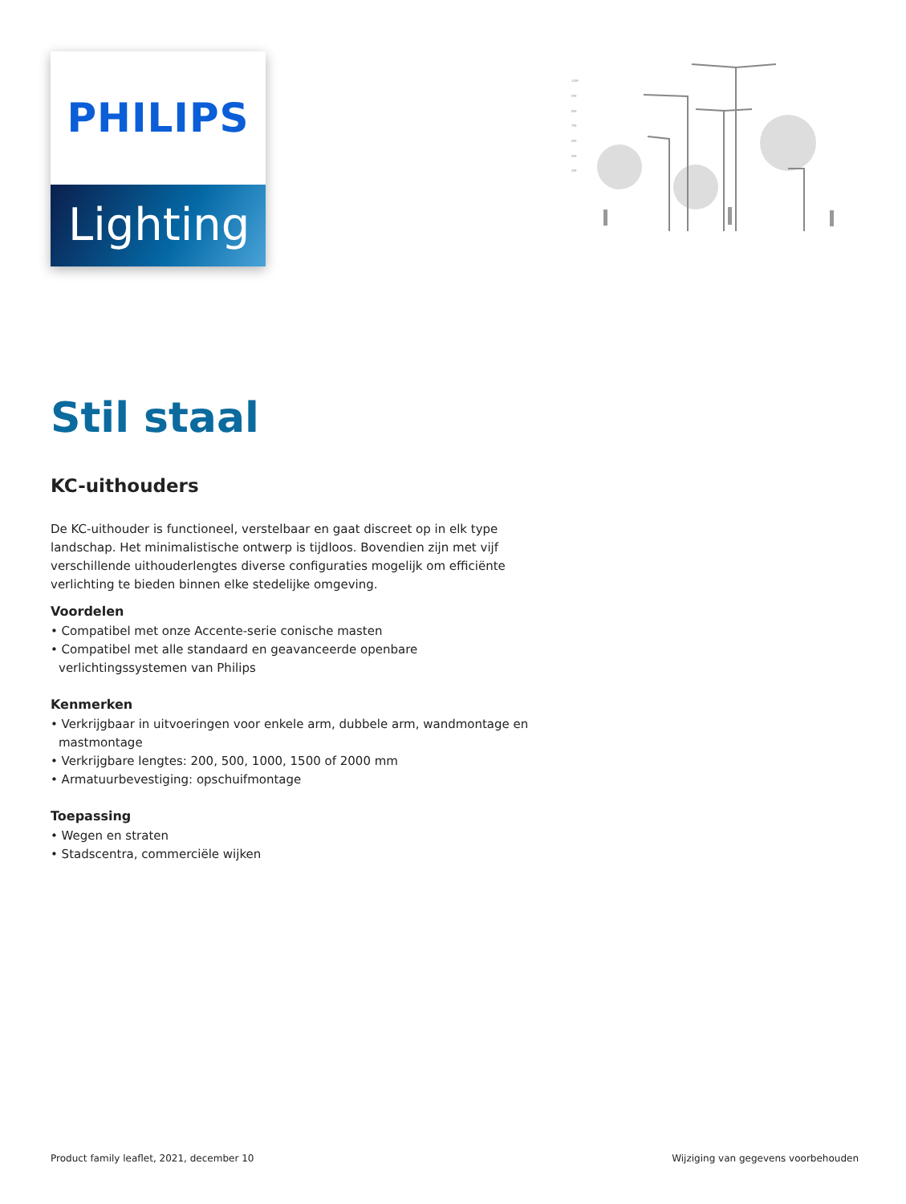PHILIPS
Lighting
10M-
9M-
8M-
7M-
6M-
5M-
4M-
Stil staal
KC-uithouders
De KC-uithouder is functioneel, verstelbaar en gaat discreet op in elk type landschap. Het minimalistische ontwerp is tijdloos. Bovendien zijn met vijf verschillende uithouderlengtes diverse configuraties mogelijk om efficiënte verlichting te bieden binnen elke stedelijke omgeving.
Voordelen
• Compatibel met onze Accente-serie conische masten
• Compatibel met alle standaard en geavanceerde openbare verlichtingssystemen van Philips
Kenmerken
• Verkrijgbaar in uitvoeringen voor enkele arm, dubbele arm, wandmontage en mastmontage
• Verkrijgbare lengtes: 200, 500, 1000, 1500 of 2000 mm
• Armatuurbevestiging: opschuifmontage
Toepassing
• Wegen en straten
• Stadscentra, commerciële wijken
Product family leaflet, 2021, december 10 Wijziging van gegevens voorbehouden